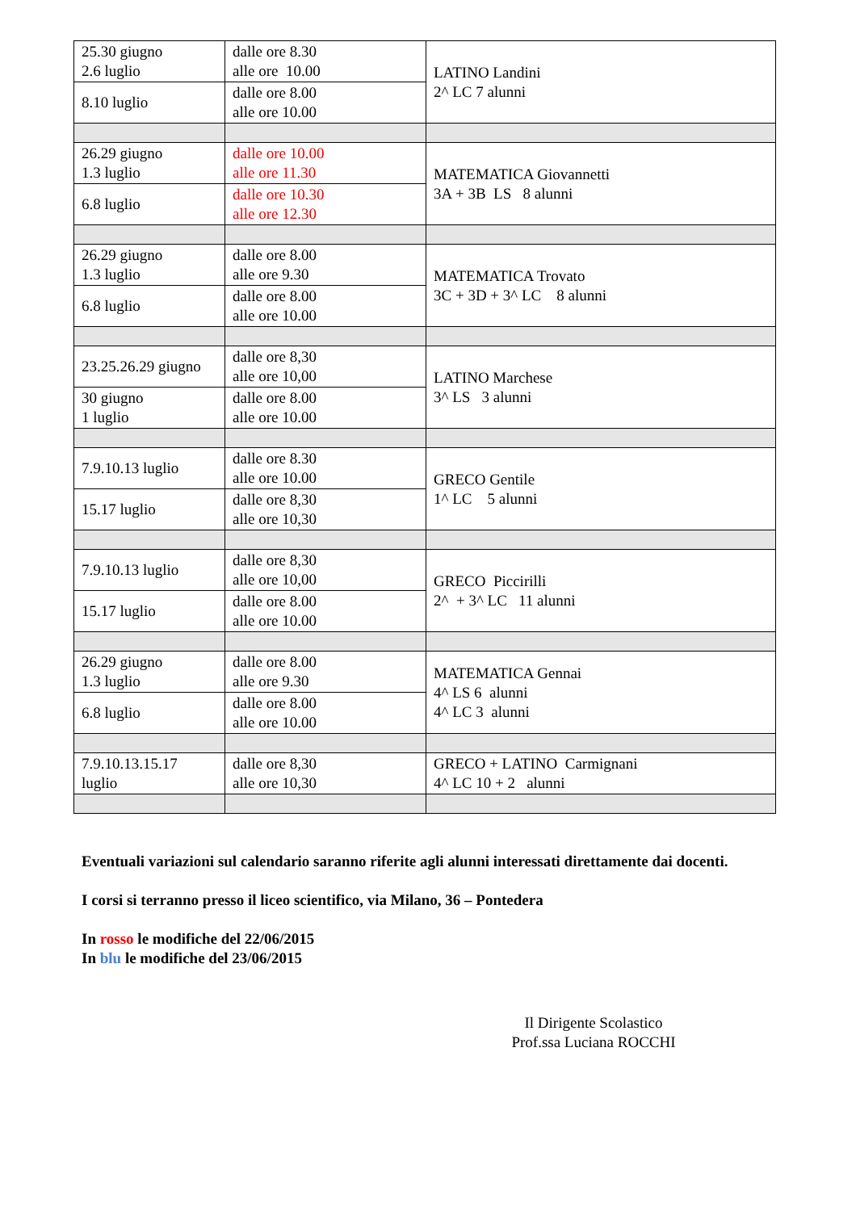| 25.30 giugno 2.6 luglio | dalle ore 8.30 alle ore 10.00 | LATINO Landini 2^ LC 7 alunni |
| 8.10 luglio | dalle ore 8.00 alle ore 10.00 | |
| 26.29 giugno 1.3 luglio | dalle ore 10.00 alle ore 11.30 | MATEMATICA Giovannetti 3A + 3B LS 8 alunni |
| 6.8 luglio | dalle ore 10.30 alle ore 12.30 | |
| 26.29 giugno 1.3 luglio | dalle ore 8.00 alle ore 9.30 | MATEMATICA Trovato 3C + 3D + 3^ LC 8 alunni |
| 6.8 luglio | dalle ore 8.00 alle ore 10.00 | |
| 23.25.26.29 giugno | dalle ore 8,30 alle ore 10,00 | LATINO Marchese 3^ LS 3 alunni |
| 30 giugno 1 luglio | dalle ore 8.00 alle ore 10.00 | |
| 7.9.10.13 luglio | dalle ore 8.30 alle ore 10.00 | GRECO Gentile 1^ LC 5 alunni |
| 15.17 luglio | dalle ore 8,30 alle ore 10,30 | |
| 7.9.10.13 luglio | dalle ore 8,30 alle ore 10,00 | GRECO Piccirilli 2^ + 3^ LC 11 alunni |
| 15.17 luglio | dalle ore 8.00 alle ore 10.00 | |
| 26.29 giugno 1.3 luglio | dalle ore 8.00 alle ore 9.30 | MATEMATICA Gennai 4^ LS 6 alunni 4^ LC 3 alunni |
| 6.8 luglio | dalle ore 8.00 alle ore 10.00 | |
| 7.9.10.13.15.17 luglio | dalle ore 8,30 alle ore 10,30 | GRECO + LATINO Carmignani 4^ LC 10 + 2 alunni |
Eventuali variazioni sul calendario saranno riferite agli alunni interessati direttamente dai docenti.
I corsi si terranno presso il liceo scientifico, via Milano, 36 – Pontedera
In rosso le modifiche del 22/06/2015
In blu le modifiche del 23/06/2015
Il Dirigente Scolastico
Prof.ssa Luciana ROCCHI